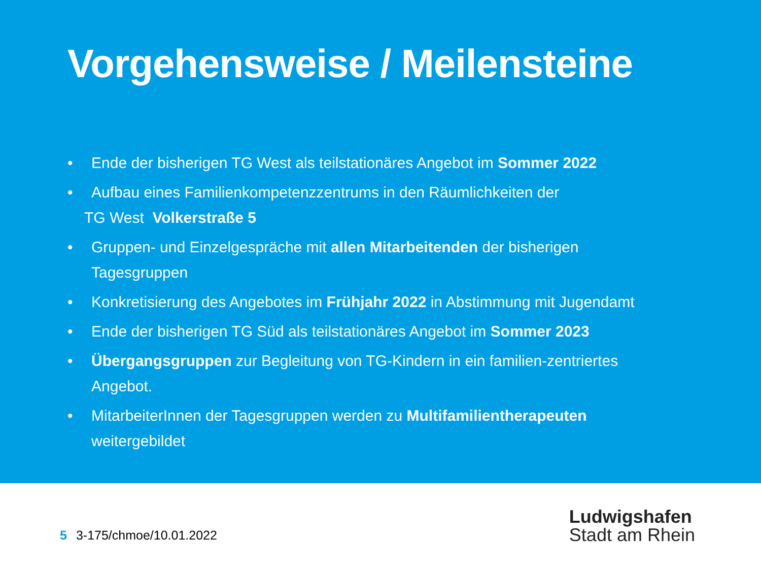Vorgehensweise / Meilensteine
• Ende der bisherigen TG West als teilstationäres Angebot im Sommer 2022
• Aufbau eines Familienkompetenzzentrums in den Räumlichkeiten der
TG West Volkerstraße 5
• Gruppen- und Einzelgespräche mit allen Mitarbeitenden der bisherigen Tagesgruppen
• Konkretisierung des Angebotes im Frühjahr 2022 in Abstimmung mit Jugendamt
• Ende der bisherigen TG Süd als teilstationäres Angebot im Sommer 2023
• Übergangsgruppen zur Begleitung von TG-Kindern in ein familien-zentriertes Angebot.
• MitarbeiterInnen der Tagesgruppen werden zu Multifamilientherapeuten weitergebildet
5 3-175/chmoe/10.01.2022
Ludwigshafen
Stadt am Rhein